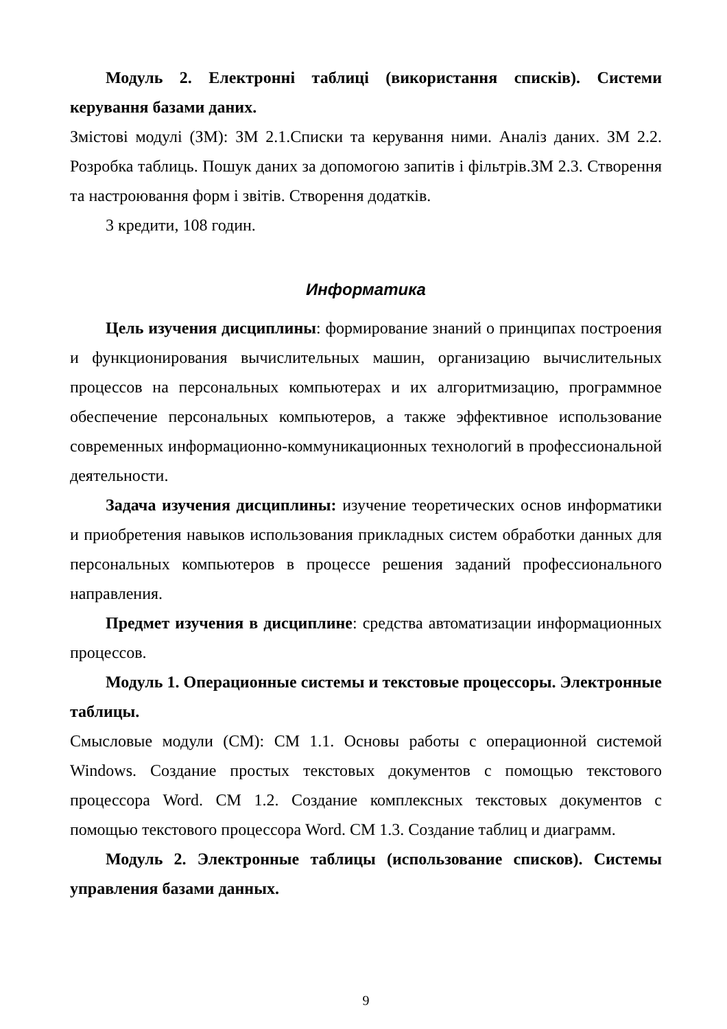Модуль 2. Електронні таблиці (використання списків). Системи керування базами даних.
Змістові модулі (ЗМ): ЗМ 2.1.Списки та керування ними. Аналіз даних. ЗМ 2.2. Розробка таблиць. Пошук даних за допомогою запитів і фільтрів.ЗМ 2.3. Створення та настроювання форм і звітів. Створення додатків.
3 кредити, 108 годин.
Информатика
Цель изучения дисциплины: формирование знаний о принципах построения и функционирования вычислительных машин, организацию вычислительных процессов на персональных компьютерах и их алгоритмизацию, программное обеспечение персональных компьютеров, а также эффективное использование современных информационно-коммуникационных технологий в профессиональной деятельности.
Задача изучения дисциплины: изучение теоретических основ информатики и приобретения навыков использования прикладных систем обработки данных для персональных компьютеров в процессе решения заданий профессионального направления.
Предмет изучения в дисциплине: средства автоматизации информационных процессов.
Модуль 1. Операционные системы и текстовые процессоры. Электронные таблицы.
Смысловые модули (СМ): СМ 1.1. Основы работы с операционной системой Windows. Создание простых текстовых документов с помощью текстового процессора Word. СМ 1.2. Создание комплексных текстовых документов с помощью текстового процессора Word. СМ 1.3. Создание таблиц и диаграмм.
Модуль 2. Электронные таблицы (использование списков). Системы управления базами данных.
9